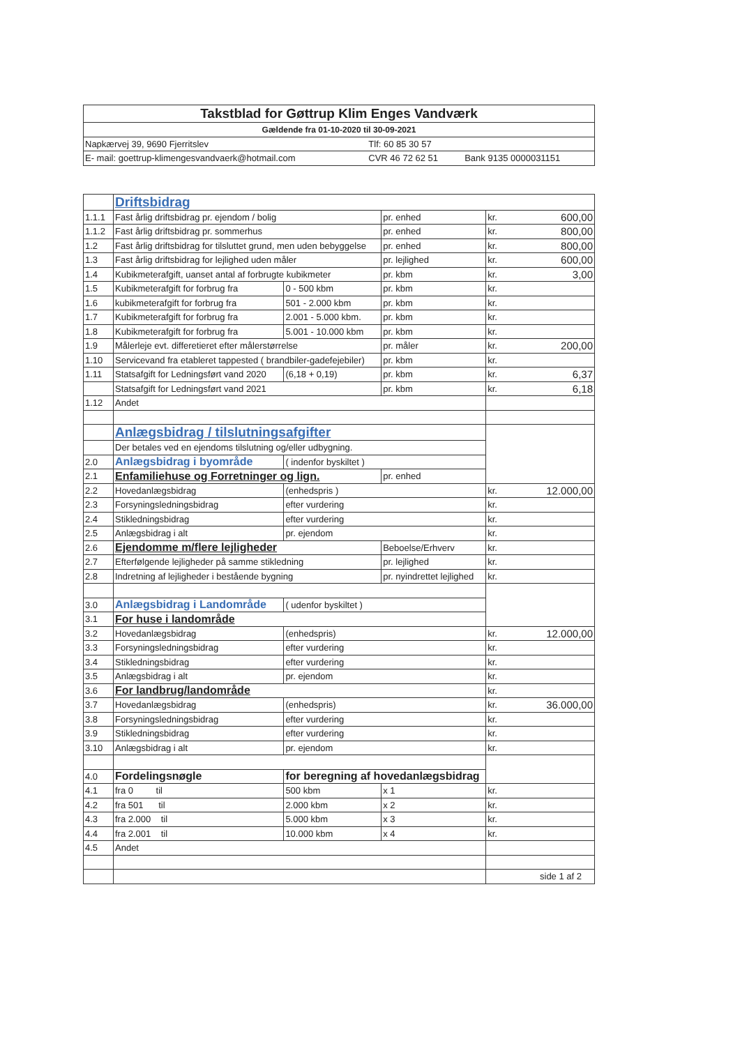| Takstblad for Gøttrup Klim Enges Vandværk | | |
| Gældende fra 01-10-2020 til 30-09-2021 | | |
| Napkærvej 39, 9690 Fjerritslev | Tlf: 60 85 30 57 | |
| E- mail: goettrup-klimengesvandvaerk@hotmail.com | CVR 46 72 62 51 | Bank 9135 0000031151 |
| | Driftsbidrag | | | | |
| 1.1.1 | Fast årlig driftsbidrag pr. ejendom / bolig | | pr. enhed | kr. | 600,00 |
| 1.1.2 | Fast årlig driftsbidrag pr. sommerhus | | pr. enhed | kr. | 800,00 |
| 1.2 | Fast årlig driftsbidrag for tilsluttet grund, men uden bebyggelse | | pr. enhed | kr. | 800,00 |
| 1.3 | Fast årlig driftsbidrag for lejlighed uden måler | | pr. lejlighed | kr. | 600,00 |
| 1.4 | Kubikmeterafgift, uanset antal af forbrugte kubikmeter | | pr. kbm | kr. | 3,00 |
| 1.5 | Kubikmeterafgift for forbrug fra | 0 - 500 kbm | pr. kbm | kr. | |
| 1.6 | kubikmeterafgift for forbrug fra | 501 - 2.000 kbm | pr. kbm | kr. | |
| 1.7 | Kubikmeterafgift for forbrug fra | 2.001 - 5.000 kbm. | pr. kbm | kr. | |
| 1.8 | Kubikmeterafgift for forbrug fra | 5.001 - 10.000 kbm | pr. kbm | kr. | |
| 1.9 | Målerleje evt. differetieret efter målerstørrelse | | pr. måler | kr. | 200,00 |
| 1.10 | Servicevand fra etableret tappested ( brandbiler-gadefejebiler) | | pr. kbm | kr. | |
| 1.11 | Statsafgift for Ledningsført vand 2020 | (6,18 + 0,19) | pr. kbm | kr. | 6,37 |
| | Statsafgift for Ledningsført vand 2021 | | pr. kbm | kr. | 6,18 |
| 1.12 | Andet | | | | |
| | Anlægsbidrag / tilslutningsafgifter | | | | |
| | Der betales ved en ejendoms tilslutning og/eller udbygning. | | | | |
| 2.0 | Anlægsbidrag i byområde | ( indenfor byskiltet ) | | | |
| 2.1 | Enfamiliehuse og Forretninger og lign. | | pr. enhed | | |
| 2.2 | Hovedanlægsbidrag | (enhedspris ) | | kr. | 12.000,00 |
| 2.3 | Forsyningsledningsbidrag | efter vurdering | | kr. | |
| 2.4 | Stikledningsbidrag | efter vurdering | | kr. | |
| 2.5 | Anlægsbidrag i alt | pr. ejendom | | kr. | |
| 2.6 | Ejendomme m/flere lejligheder | | Beboelse/Erhverv | kr. | |
| 2.7 | Efterfølgende lejligheder på samme stikledning | | pr. lejlighed | kr. | |
| 2.8 | Indretning af lejligheder i bestående bygning | | pr. nyindrettet lejlighed | kr. | |
| 3.0 | Anlægsbidrag i Landområde | ( udenfor byskiltet ) | | | |
| 3.1 | For huse i landområde | | | | |
| 3.2 | Hovedanlægsbidrag | (enhedspris) | | kr. | 12.000,00 |
| 3.3 | Forsyningsledningsbidrag | efter vurdering | | kr. | |
| 3.4 | Stikledningsbidrag | efter vurdering | | kr. | |
| 3.5 | Anlægsbidrag i alt | pr. ejendom | | kr. | |
| 3.6 | For landbrug/landområde | | | kr. | |
| 3.7 | Hovedanlægsbidrag | (enhedspris) | | kr. | 36.000,00 |
| 3.8 | Forsyningsledningsbidrag | efter vurdering | | kr. | |
| 3.9 | Stikledningsbidrag | efter vurdering | | kr. | |
| 3.10 | Anlægsbidrag i alt | pr. ejendom | | kr. | |
| 4.0 | Fordelingsnøgle | for beregning af hovedanlægsbidrag | | | |
| 4.1 | fra 0 til | 500 kbm | x 1 | kr. | |
| 4.2 | fra 501 til | 2.000 kbm | x 2 | kr. | |
| 4.3 | fra 2.000 til | 5.000 kbm | x 3 | kr. | |
| 4.4 | fra 2.001 til | 10.000 kbm | x 4 | kr. | |
| 4.5 | Andet | | | | |
| | | | | side 1 af 2 | |